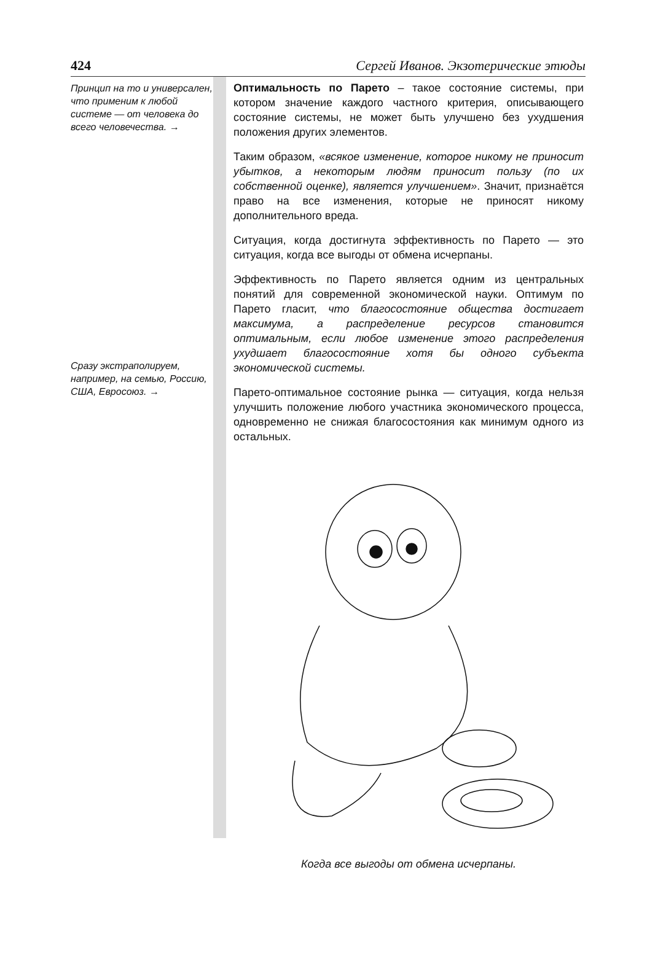424 Сергей Иванов. Экзотерические этюды
Принцип на то и универсален, что применим к любой системе — от человека до всего человечества. →
Сразу экстраполируем, например, на семью, Россию, США, Евросоюз. →
Оптимальность по Парето – такое состояние системы, при котором значение каждого частного критерия, описывающего состояние системы, не может быть улучшено без ухудшения положения других элементов.
Таким образом, «всякое изменение, которое никому не приносит убытков, а некоторым людям приносит пользу (по их собственной оценке), является улучшением». Значит, признаётся право на все изменения, которые не приносят никому дополнительного вреда.
Ситуация, когда достигнута эффективность по Парето — это ситуация, когда все выгоды от обмена исчерпаны.
Эффективность по Парето является одним из центральных понятий для современной экономической науки. Оптимум по Парето гласит, что благосостояние общества достигает максимума, а распределение ресурсов становится оптимальным, если любое изменение этого распределения ухудшает благосостояние хотя бы одного субъекта экономической системы.
Парето-оптимальное состояние рынка — ситуация, когда нельзя улучшить положение любого участника экономического процесса, одновременно не снижая благосостояния как минимум одного из остальных.
Когда все выгоды от обмена исчерпаны.